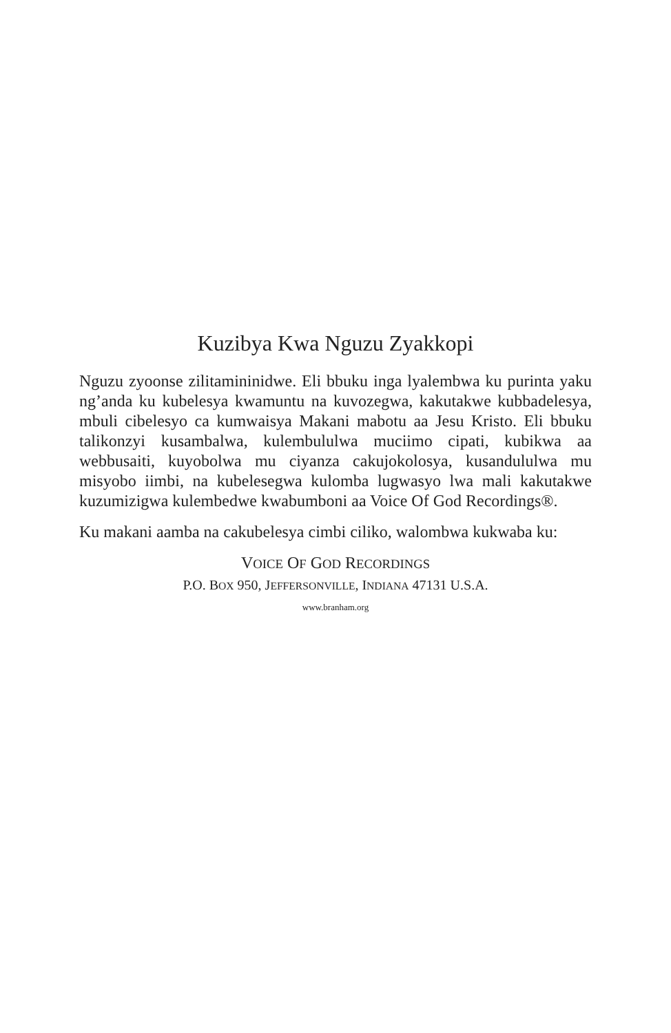Kuzibya Kwa Nguzu Zyakkopi
Nguzu zyoonse zilitamininidwe. Eli bbuku inga lyalembwa ku purinta yaku ng’anda ku kubelesya kwamuntu na kuvozegwa, kakutakwe kubbadelesya, mbuli cibelesyo ca kumwaisya Makani mabotu aa Jesu Kristo. Eli bbuku talikonzyi kusambalwa, kulembululwa muciimo cipati, kubikwa aa webbusaiti, kuyobolwa mu ciyanza cakujokolosya, kusandululwa mu misyobo iimbi, na kubelesegwa kulomba lugwasyo lwa mali kakutakwe kuzumizigwa kulembedwe kwabumboni aa Voice Of God Recordings®.
Ku makani aamba na cakubelesya cimbi ciliko, walombwa kukwaba ku:
VOICE OF GOD RECORDINGS
P.O. BOX 950, JEFFERSONVILLE, INDIANA 47131 U.S.A.
www.branham.org